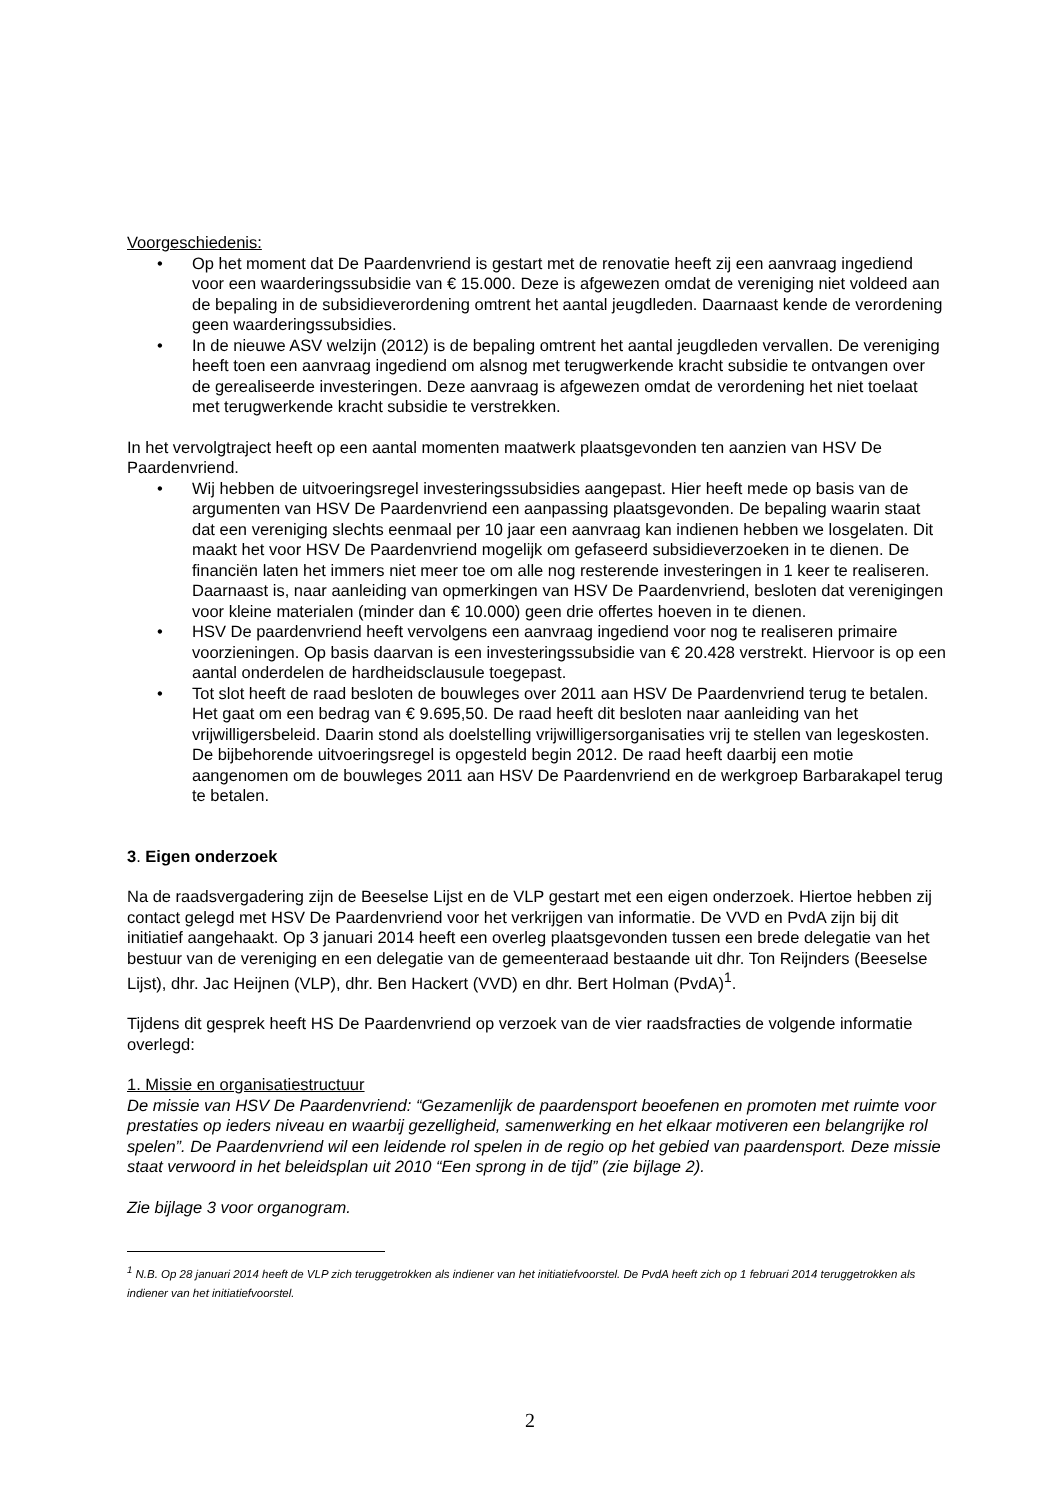Voorgeschiedenis:
• Op het moment dat De Paardenvriend is gestart met de renovatie heeft zij een aanvraag ingediend voor een waarderingssubsidie van € 15.000. Deze is afgewezen omdat de vereniging niet voldeed aan de bepaling in de subsidieverordening omtrent het aantal jeugdleden. Daarnaast kende de verordening geen waarderingssubsidies.
• In de nieuwe ASV welzijn (2012) is de bepaling omtrent het aantal jeugdleden vervallen. De vereniging heeft toen een aanvraag ingediend om alsnog met terugwerkende kracht subsidie te ontvangen over de gerealiseerde investeringen. Deze aanvraag is afgewezen omdat de verordening het niet toelaat met terugwerkende kracht subsidie te verstrekken.
In het vervolgtraject heeft op een aantal momenten maatwerk plaatsgevonden ten aanzien van HSV De Paardenvriend.
• Wij hebben de uitvoeringsregel investeringssubsidies aangepast. Hier heeft mede op basis van de argumenten van HSV De Paardenvriend een aanpassing plaatsgevonden. De bepaling waarin staat dat een vereniging slechts eenmaal per 10 jaar een aanvraag kan indienen hebben we losgelaten. Dit maakt het voor HSV De Paardenvriend mogelijk om gefaseerd subsidieverzoeken in te dienen. De financiën laten het immers niet meer toe om alle nog resterende investeringen in 1 keer te realiseren. Daarnaast is, naar aanleiding van opmerkingen van HSV De Paardenvriend, besloten dat verenigingen voor kleine materialen (minder dan € 10.000) geen drie offertes hoeven in te dienen.
• HSV De paardenvriend heeft vervolgens een aanvraag ingediend voor nog te realiseren primaire voorzieningen. Op basis daarvan is een investeringssubsidie van € 20.428 verstrekt. Hiervoor is op een aantal onderdelen de hardheidsclausule toegepast.
• Tot slot heeft de raad besloten de bouwleges over 2011 aan HSV De Paardenvriend terug te betalen. Het gaat om een bedrag van € 9.695,50. De raad heeft dit besloten naar aanleiding van het vrijwilligersbeleid. Daarin stond als doelstelling vrijwilligersorganisaties vrij te stellen van legeskosten. De bijbehorende uitvoeringsregel is opgesteld begin 2012. De raad heeft daarbij een motie aangenomen om de bouwleges 2011 aan HSV De Paardenvriend en de werkgroep Barbarakapel terug te betalen.
3. Eigen onderzoek
Na de raadsvergadering zijn de Beeselse Lijst en de VLP gestart met een eigen onderzoek. Hiertoe hebben zij contact gelegd met HSV De Paardenvriend voor het verkrijgen van informatie. De VVD en PvdA zijn bij dit initiatief aangehaakt. Op 3 januari 2014 heeft een overleg plaatsgevonden tussen een brede delegatie van het bestuur van de vereniging en een delegatie van de gemeenteraad bestaande uit dhr. Ton Reijnders (Beeselse Lijst), dhr. Jac Heijnen (VLP), dhr. Ben Hackert (VVD) en dhr. Bert Holman (PvdA)<sup>1</sup>.
Tijdens dit gesprek heeft HS De Paardenvriend op verzoek van de vier raadsfracties de volgende informatie overlegd:
1. Missie en organisatiestructuur
De missie van HSV De Paardenvriend: “Gezamenlijk de paardensport beoefenen en promoten met ruimte voor prestaties op ieders niveau en waarbij gezelligheid, samenwerking en het elkaar motiveren een belangrijke rol spelen”. De Paardenvriend wil een leidende rol spelen in de regio op het gebied van paardensport. Deze missie staat verwoord in het beleidsplan uit 2010 “Een sprong in de tijd” (zie bijlage 2).
Zie bijlage 3 voor organogram.
<sup>1</sup> N.B. Op 28 januari 2014 heeft de VLP zich teruggetrokken als indiener van het initiatiefvoorstel. De PvdA heeft zich op 1 februari 2014 teruggetrokken als indiener van het initiatiefvoorstel.
2